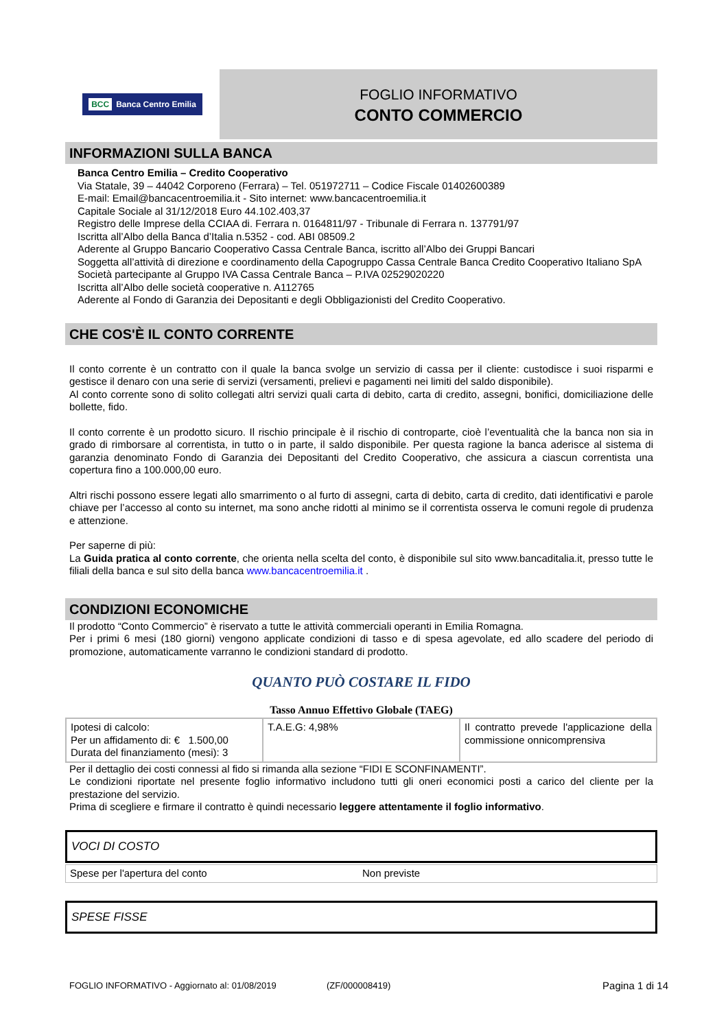BCC Banca Centro Emilia
FOGLIO INFORMATIVO
CONTO COMMERCIO
INFORMAZIONI SULLA BANCA
Banca Centro Emilia – Credito Cooperativo
Via Statale, 39 – 44042 Corporeno (Ferrara) – Tel. 051972711 – Codice Fiscale 01402600389
E-mail: Email@bancacentroemilia.it - Sito internet: www.bancacentroemilia.it
Capitale Sociale al 31/12/2018 Euro 44.102.403,37
Registro delle Imprese della CCIAA di. Ferrara n. 0164811/97 - Tribunale di Ferrara n. 137791/97
Iscritta all’Albo della Banca d’Italia n.5352 - cod. ABI 08509.2
Aderente al Gruppo Bancario Cooperativo Cassa Centrale Banca, iscritto all’Albo dei Gruppi Bancari
Soggetta all’attività di direzione e coordinamento della Capogruppo Cassa Centrale Banca Credito Cooperativo Italiano SpA
Società partecipante al Gruppo IVA Cassa Centrale Banca – P.IVA 02529020220
Iscritta all’Albo delle società cooperative n. A112765
Aderente al Fondo di Garanzia dei Depositanti e degli Obbligazionisti del Credito Cooperativo.
CHE COS'È IL CONTO CORRENTE
Il conto corrente è un contratto con il quale la banca svolge un servizio di cassa per il cliente: custodisce i suoi risparmi e gestisce il denaro con una serie di servizi (versamenti, prelievi e pagamenti nei limiti del saldo disponibile).
Al conto corrente sono di solito collegati altri servizi quali carta di debito, carta di credito, assegni, bonifici, domiciliazione delle bollette, fido.
Il conto corrente è un prodotto sicuro. Il rischio principale è il rischio di controparte, cioè l’eventualità che la banca non sia in grado di rimborsare al correntista, in tutto o in parte, il saldo disponibile. Per questa ragione la banca aderisce al sistema di garanzia denominato Fondo di Garanzia dei Depositanti del Credito Cooperativo, che assicura a ciascun correntista una copertura fino a 100.000,00 euro.
Altri rischi possono essere legati allo smarrimento o al furto di assegni, carta di debito, carta di credito, dati identificativi e parole chiave per l’accesso al conto su internet, ma sono anche ridotti al minimo se il correntista osserva le comuni regole di prudenza e attenzione.
Per saperne di più:
La Guida pratica al conto corrente, che orienta nella scelta del conto, è disponibile sul sito www.bancaditalia.it, presso tutte le filiali della banca e sul sito della banca www.bancacentroemilia.it .
CONDIZIONI ECONOMICHE
Il prodotto “Conto Commercio” è riservato a tutte le attività commerciali operanti in Emilia Romagna.
Per i primi 6 mesi (180 giorni) vengono applicate condizioni di tasso e di spesa agevolate, ed allo scadere del periodo di promozione, automaticamente varranno le condizioni standard di prodotto.
QUANTO PUÒ COSTARE IL FIDO
Tasso Annuo Effettivo Globale (TAEG)
| Ipotesi di calcolo: Per un affidamento di: € 1.500,00 Durata del finanziamento (mesi): 3 | T.A.E.G: 4,98% | Il contratto prevede l'applicazione della commissione onnicomprensiva |
Per il dettaglio dei costi connessi al fido si rimanda alla sezione “FIDI E SCONFINAMENTI”.
Le condizioni riportate nel presente foglio informativo includono tutti gli oneri economici posti a carico del cliente per la prestazione del servizio.
Prima di scegliere e firmare il contratto è quindi necessario leggere attentamente il foglio informativo.
VOCI DI COSTO
Spese per l'apertura del conto Non previste
SPESE FISSE
FOGLIO INFORMATIVO - Aggiornato al: 01/08/2019 (ZF/000008419) Pagina 1 di 14